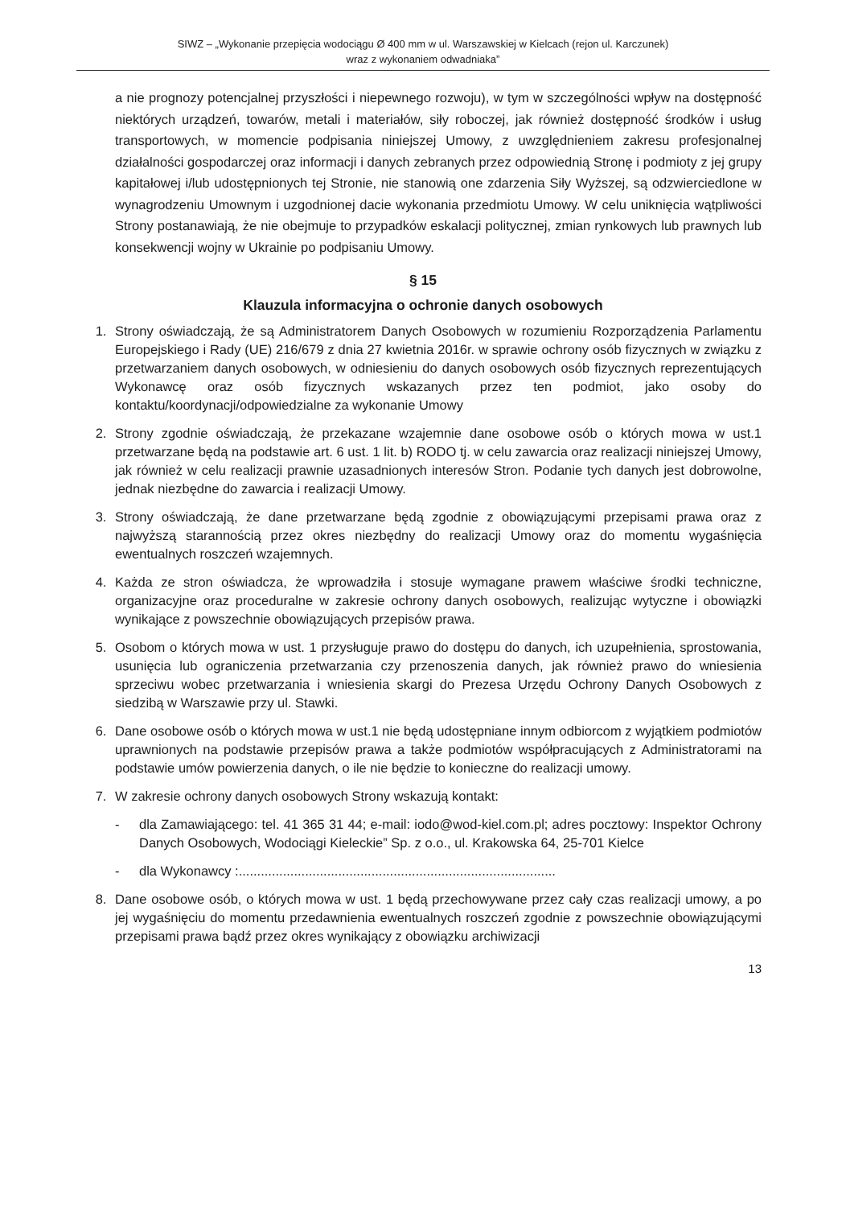SIWZ – „Wykonanie przepięcia wodociągu Ø 400 mm w ul. Warszawskiej w Kielcach (rejon ul. Karczunek)
wraz z wykonaniem odwadniaka”
a nie prognozy potencjalnej przyszłości i niepewnego rozwoju), w tym w szczególności wpływ na dostępność niektórych urządzeń, towarów, metali i materiałów, siły roboczej, jak również dostępność środków i usług transportowych, w momencie podpisania niniejszej Umowy, z uwzględnieniem zakresu profesjonalnej działalności gospodarczej oraz informacji i danych zebranych przez odpowiednią Stronę i podmioty z jej grupy kapitałowej i/lub udostępnionych tej Stronie, nie stanowią one zdarzenia Siły Wyższej, są odzwierciedlone w wynagrodzeniu Umownym i uzgodnionej dacie wykonania przedmiotu Umowy. W celu uniknięcia wątpliwości Strony postanawiają, że nie obejmuje to przypadków eskalacji politycznej, zmian rynkowych lub prawnych lub konsekwencji wojny w Ukrainie po podpisaniu Umowy.
§ 15
Klauzula informacyjna o ochronie danych osobowych
1. Strony oświadczają, że są Administratorem Danych Osobowych w rozumieniu Rozporządzenia Parlamentu Europejskiego i Rady (UE) 216/679 z dnia 27 kwietnia 2016r. w sprawie ochrony osób fizycznych w związku z przetwarzaniem danych osobowych, w odniesieniu do danych osobowych osób fizycznych reprezentujących Wykonawcę oraz osób fizycznych wskazanych przez ten podmiot, jako osoby do kontaktu/koordynacji/odpowiedzialne za wykonanie Umowy
2. Strony zgodnie oświadczają, że przekazane wzajemnie dane osobowe osób o których mowa w ust.1 przetwarzane będą na podstawie art. 6 ust. 1 lit. b) RODO tj. w celu zawarcia oraz realizacji niniejszej Umowy, jak również w celu realizacji prawnie uzasadnionych interesów Stron. Podanie tych danych jest dobrowolne, jednak niezbędne do zawarcia i realizacji Umowy.
3. Strony oświadczają, że dane przetwarzane będą zgodnie z obowiązującymi przepisami prawa oraz z najwyższą starannością przez okres niezbędny do realizacji Umowy oraz do momentu wygaśnięcia ewentualnych roszczeń wzajemnych.
4. Każda ze stron oświadcza, że wprowadziła i stosuje wymagane prawem właściwe środki techniczne, organizacyjne oraz proceduralne w zakresie ochrony danych osobowych, realizując wytyczne i obowiązki wynikające z powszechnie obowiązujących przepisów prawa.
5. Osobom o których mowa w ust. 1 przysługuje prawo do dostępu do danych, ich uzupełnienia, sprostowania, usunięcia lub ograniczenia przetwarzania czy przenoszenia danych, jak również prawo do wniesienia sprzeciwu wobec przetwarzania i wniesienia skargi do Prezesa Urzędu Ochrony Danych Osobowych z siedzibą w Warszawie przy ul. Stawki.
6. Dane osobowe osób o których mowa w ust.1 nie będą udostępniane innym odbiorcom z wyjątkiem podmiotów uprawnionych na podstawie przepisów prawa a także podmiotów współpracujących z Administratorami na podstawie umów powierzenia danych, o ile nie będzie to konieczne do realizacji umowy.
7. W zakresie ochrony danych osobowych Strony wskazują kontakt:
- dla Zamawiającego: tel. 41 365 31 44; e-mail: iodo@wod-kiel.com.pl; adres pocztowy: Inspektor Ochrony Danych Osobowych, Wodociągi Kieleckie” Sp. z o.o., ul. Krakowska 64, 25-701 Kielce
- dla Wykonawcy :......................................................................................
8. Dane osobowe osób, o których mowa w ust. 1 będą przechowywane przez cały czas realizacji umowy, a po jej wygaśnięciu do momentu przedawnienia ewentualnych roszczeń zgodnie z powszechnie obowiązującymi przepisami prawa bądź przez okres wynikający z obowiązku archiwizacji
13